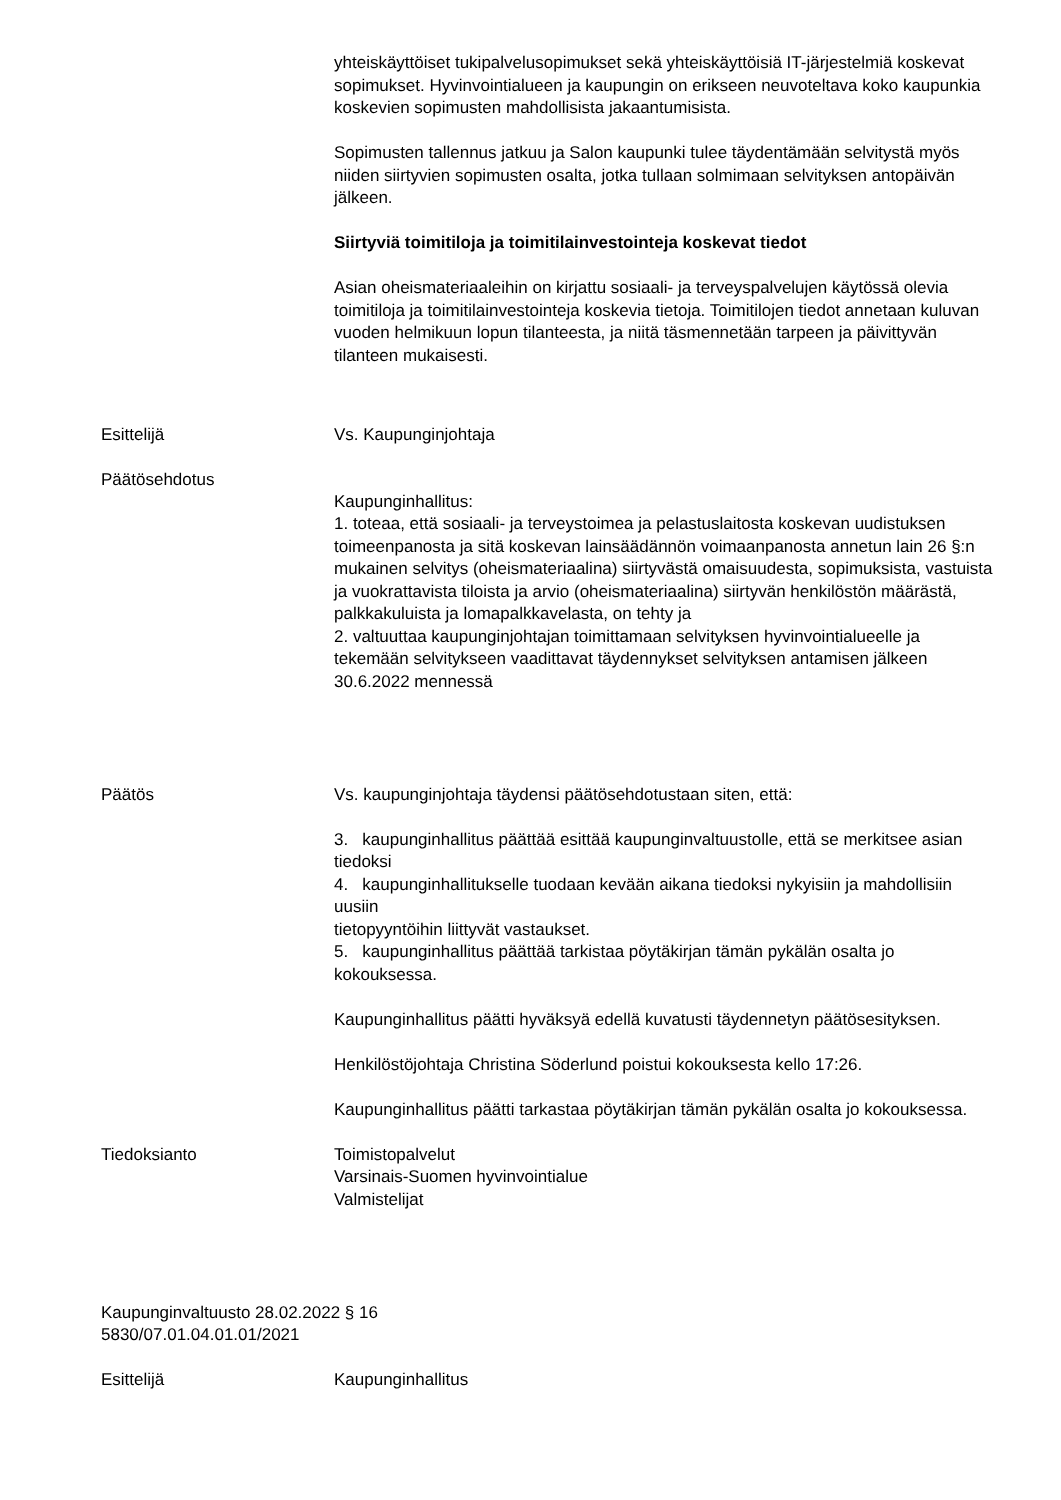yhteiskäyttöiset tukipalvelusopimukset sekä yhteiskäyttöisiä IT-järjestelmiä koskevat sopimukset. Hyvinvointialueen ja kaupungin on erikseen neuvoteltava koko kaupunkia koskevien sopimusten mahdollisista jakaantumisista.
Sopimusten tallennus jatkuu ja Salon kaupunki tulee täydentämään selvitystä myös niiden siirtyvien sopimusten osalta, jotka tullaan solmimaan selvityksen antopäivän jälkeen.
Siirtyviä toimitiloja ja toimitilainvestointeja koskevat tiedot
Asian oheismateriaaleihin on kirjattu sosiaali- ja terveyspalvelujen käytössä olevia toimitiloja ja toimitilainvestointeja koskevia tietoja. Toimitilojen tiedot annetaan kuluvan vuoden helmikuun lopun tilanteesta, ja niitä täsmennetään tarpeen ja päivittyvän tilanteen mukaisesti.
Esittelijä Vs. Kaupunginjohtaja
Päätösehdotus Kaupunginhallitus:
1. toteaa, että sosiaali- ja terveystoimea ja pelastuslaitosta koskevan uudistuksen toimeenpanosta ja sitä koskevan lainsäädännön voimaanpanosta annetun lain 26 §:n mukainen selvitys (oheismateriaalina) siirtyvästä omaisuudesta, sopimuksista, vastuista ja vuokrattavista tiloista ja arvio (oheismateriaalina) siirtyvän henkilöstön määrästä, palkkakuluista ja lomapalkkavelasta, on tehty ja
2. valtuuttaa kaupunginjohtajan toimittamaan selvityksen hyvinvointialueelle ja tekemään selvitykseen vaadittavat täydennykset selvityksen antamisen jälkeen 30.6.2022 mennessä
Päätös Vs. kaupunginjohtaja täydensi päätösehdotustaan siten, että:
3. kaupunginhallitus päättää esittää kaupunginvaltuustolle, että se merkitsee asian tiedoksi
4. kaupunginhallitukselle tuodaan kevään aikana tiedoksi nykyisiin ja mahdollisiin uusiin
tietopyyntöihin liittyvät vastaukset.
5. kaupunginhallitus päättää tarkistaa pöytäkirjan tämän pykälän osalta jo kokouksessa.
Kaupunginhallitus päätti hyväksyä edellä kuvatusti täydennetyn päätösesityksen.
Henkilöstöjohtaja Christina Söderlund poistui kokouksesta kello 17:26.
Kaupunginhallitus päätti tarkastaa pöytäkirjan tämän pykälän osalta jo kokouksessa.
Tiedoksianto Toimistopalvelut
Varsinais-Suomen hyvinvointialue
Valmistelijat
Kaupunginvaltuusto 28.02.2022 § 16
5830/07.01.04.01.01/2021
Esittelijä Kaupunginhallitus